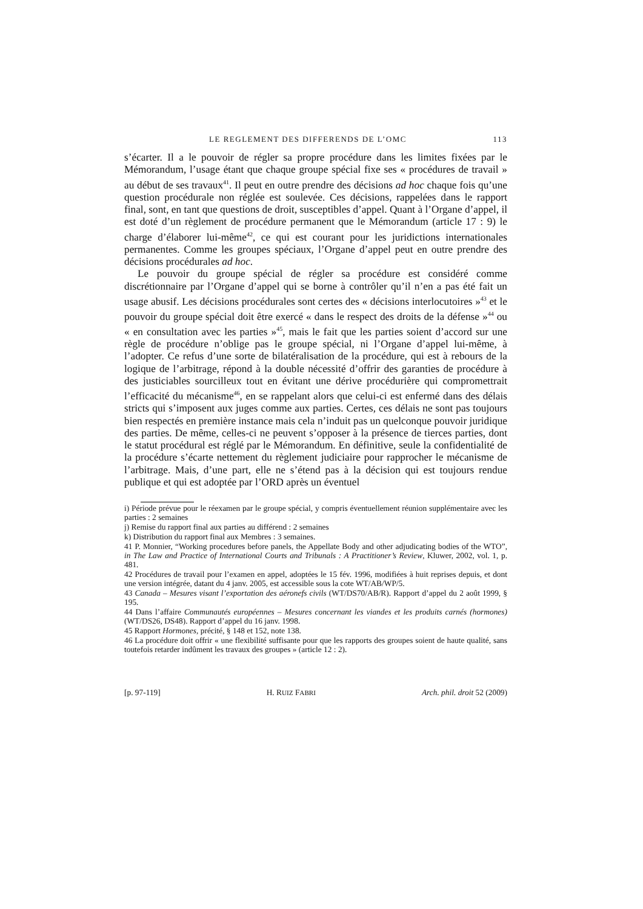LE REGLEMENT DES DIFFERENDS DE L’OMC 113
s’écarter. Il a le pouvoir de régler sa propre procédure dans les limites fixées par le Mémorandum, l’usage étant que chaque groupe spécial fixe ses « procédures de travail » au début de ses travaux<sup>41</sup>. Il peut en outre prendre des décisions ad hoc chaque fois qu’une question procédurale non réglée est soulevée. Ces décisions, rappelées dans le rapport final, sont, en tant que questions de droit, susceptibles d’appel. Quant à l’Organe d’appel, il est doté d’un règlement de procédure permanent que le Mémorandum (article 17 : 9) le charge d’élaborer lui-même<sup>42</sup>, ce qui est courant pour les juridictions internationales permanentes. Comme les groupes spéciaux, l’Organe d’appel peut en outre prendre des décisions procédurales ad hoc.
Le pouvoir du groupe spécial de régler sa procédure est considéré comme discrétionnaire par l’Organe d’appel qui se borne à contrôler qu’il n’en a pas été fait un usage abusif. Les décisions procédurales sont certes des « décisions interlocutoires »<sup>43</sup> et le pouvoir du groupe spécial doit être exercé « dans le respect des droits de la défense »<sup>44</sup> ou « en consultation avec les parties »<sup>45</sup>, mais le fait que les parties soient d’accord sur une règle de procédure n’oblige pas le groupe spécial, ni l’Organe d’appel lui-même, à l’adopter. Ce refus d’une sorte de bilatéralisation de la procédure, qui est à rebours de la logique de l’arbitrage, répond à la double nécessité d’offrir des garanties de procédure à des justiciables sourcilleux tout en évitant une dérive procédurière qui compromettrait l’efficacité du mécanisme<sup>46</sup>, en se rappelant alors que celui-ci est enfermé dans des délais stricts qui s’imposent aux juges comme aux parties. Certes, ces délais ne sont pas toujours bien respectés en première instance mais cela n’induit pas un quelconque pouvoir juridique des parties. De même, celles-ci ne peuvent s’opposer à la présence de tierces parties, dont le statut procédural est réglé par le Mémorandum. En définitive, seule la confidentialité de la procédure s’écarte nettement du règlement judiciaire pour rapprocher le mécanisme de l’arbitrage. Mais, d’une part, elle ne s’étend pas à la décision qui est toujours rendue publique et qui est adoptée par l’ORD après un éventuel
i) Période prévue pour le réexamen par le groupe spécial, y compris éventuellement réunion supplémentaire avec les parties : 2 semaines
j) Remise du rapport final aux parties au différend : 2 semaines
k) Distribution du rapport final aux Membres : 3 semaines.
41 P. Monnier, “Working procedures before panels, the Appellate Body and other adjudicating bodies of the WTO”, in The Law and Practice of International Courts and Tribunals : A Practitioner’s Review, Kluwer, 2002, vol. 1, p. 481.
42 Procédures de travail pour l’examen en appel, adoptées le 15 fév. 1996, modifiées à huit reprises depuis, et dont une version intégrée, datant du 4 janv. 2005, est accessible sous la cote WT/AB/WP/5.
43 Canada – Mesures visant l’exportation des aéronefs civils (WT/DS70/AB/R). Rapport d’appel du 2 août 1999, § 195.
44 Dans l’affaire Communautés européennes – Mesures concernant les viandes et les produits carnés (hormones) (WT/DS26, DS48). Rapport d’appel du 16 janv. 1998.
45 Rapport Hormones, précité, § 148 et 152, note 138.
46 La procédure doit offrir « une flexibilité suffisante pour que les rapports des groupes soient de haute qualité, sans toutefois retarder indûment les travaux des groupes » (article 12 : 2).
[p. 97-119] H. RUIZ FABRI Arch. phil. droit 52 (2009)